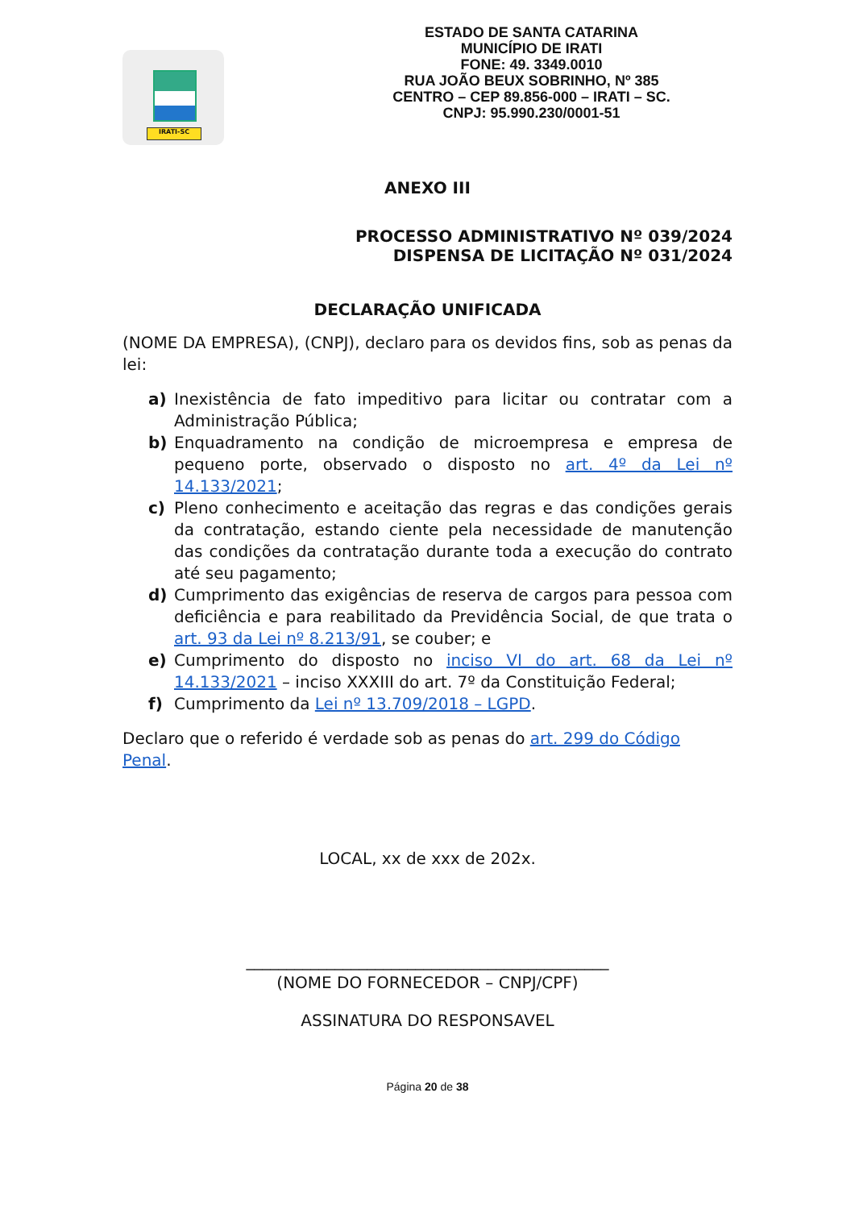IRATI-SC
ESTADO DE SANTA CATARINA
MUNICÍPIO DE IRATI
FONE: 49. 3349.0010
RUA JOÃO BEUX SOBRINHO, Nº 385
CENTRO – CEP 89.856-000 – IRATI – SC.
CNPJ: 95.990.230/0001-51
ANEXO III
PROCESSO ADMINISTRATIVO Nº 039/2024
DISPENSA DE LICITAÇÃO Nº 031/2024
DECLARAÇÃO UNIFICADA
(NOME DA EMPRESA), (CNPJ), declaro para os devidos fins, sob as penas da lei:
a) Inexistência de fato impeditivo para licitar ou contratar com a Administração Pública;
b) Enquadramento na condição de microempresa e empresa de pequeno porte, observado o disposto no art. 4º da Lei nº 14.133/2021;
c) Pleno conhecimento e aceitação das regras e das condições gerais da contratação, estando ciente pela necessidade de manutenção das condições da contratação durante toda a execução do contrato até seu pagamento;
d) Cumprimento das exigências de reserva de cargos para pessoa com deficiência e para reabilitado da Previdência Social, de que trata o art. 93 da Lei nº 8.213/91, se couber; e
e) Cumprimento do disposto no inciso VI do art. 68 da Lei nº 14.133/2021 – inciso XXXIII do art. 7º da Constituição Federal;
f) Cumprimento da Lei nº 13.709/2018 – LGPD.
Declaro que o referido é verdade sob as penas do art. 299 do Código Penal.
LOCAL, xx de xxx de 202x.
_____________________________________________
(NOME DO FORNECEDOR – CNPJ/CPF)
ASSINATURA DO RESPONSAVEL
Página 20 de 38